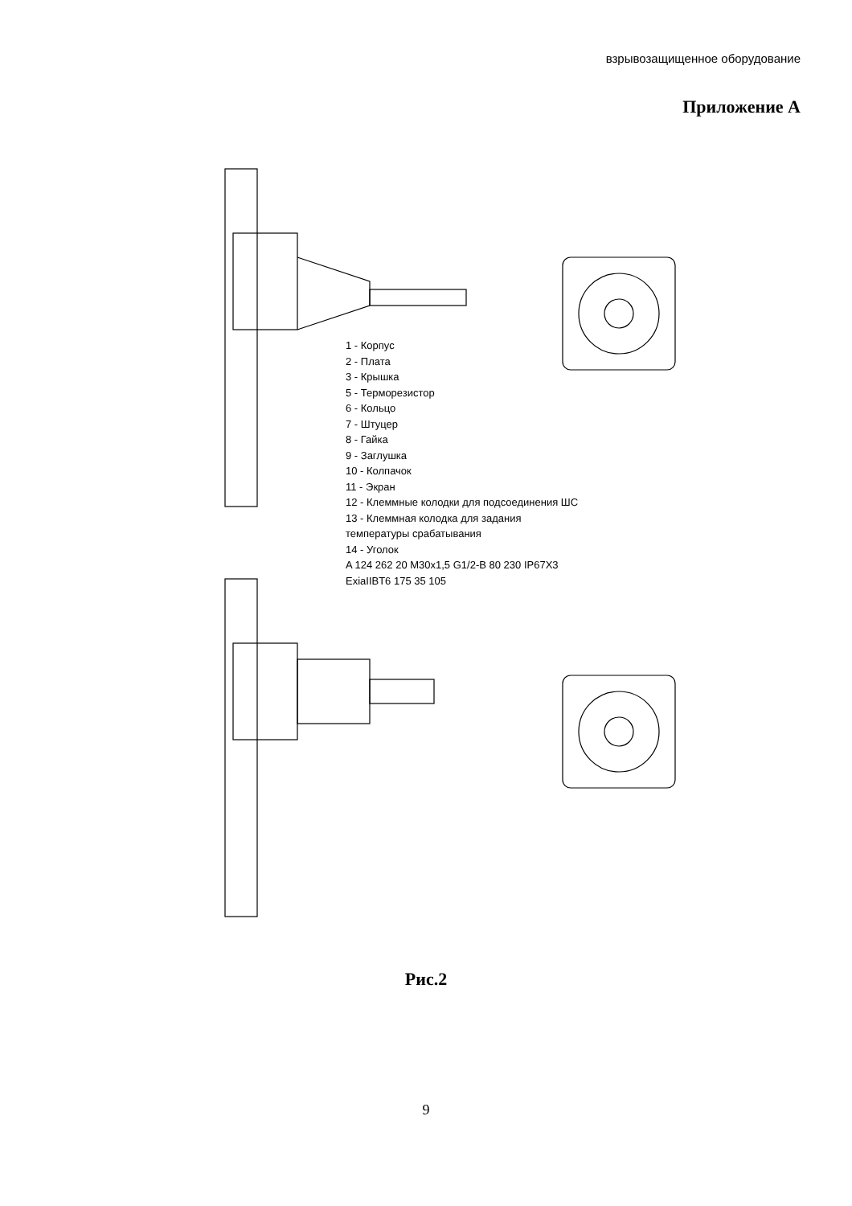взрывозащищенное оборудование
Приложение А
1 - Корпус
2 - Плата
3 - Крышка
5 - Терморезистор
6 - Кольцо
7 - Штуцер
8 - Гайка
9 - Заглушка
10 - Колпачок
11 - Экран
12 - Клеммные колодки для подсоединения ШС
13 - Клеммная колодка для задания температуры срабатывания
14 - Уголок
A 124 262 20 M30x1,5 G1/2-B 80 230 IP67X3 ExiaIIBT6 175 35 105
Рис.2
9